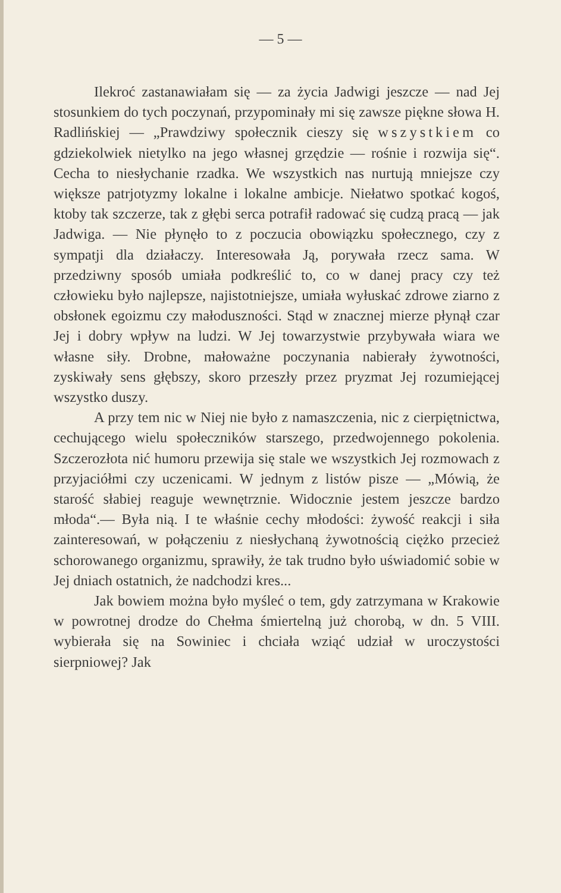— 5 —
Ilekroć zastanawiałam się — za życia Jadwigi jeszcze — nad Jej stosunkiem do tych poczynań, przypominały mi się zawsze piękne słowa H. Radlińskiej — „Prawdziwy społecznik cieszy się wszystkiem co gdziekolwiek nietylko na jego własnej grzędzie — rośnie i rozwija się“. Cecha to niesłychanie rzadka. We wszystkich nas nurtują mniejsze czy większe patrjotyzmy lokalne i lokalne ambicje. Niełatwo spotkać kogoś, ktoby tak szczerze, tak z głębi serca potrafił radować się cudzą pracą — jak Jadwiga. — Nie płynęło to z poczucia obowiązku społecznego, czy z sympatji dla działaczy. Interesowała Ją, porywała rzecz sama. W przedziwny sposób umiała podkreślić to, co w danej pracy czy też człowieku było najlepsze, najistotniejsze, umiała wyłuskać zdrowe ziarno z obsłonek egoizmu czy małoduszności. Stąd w znacznej mierze płynął czar Jej i dobry wpływ na ludzi. W Jej towarzystwie przybywała wiara we własne siły. Drobne, małoważne poczynania nabierały żywotności, zyskiwały sens głębszy, skoro przeszły przez pryzmat Jej rozumiejącej wszystko duszy.
A przy tem nic w Niej nie było z namaszczenia, nic z cierpiętnictwa, cechującego wielu społeczników starszego, przedwojennego pokolenia. Szczerozłota nić humoru przewija się stale we wszystkich Jej rozmowach z przyjaciółmi czy uczenicami. W jednym z listów pisze — „Mówią, że starość słabiej reaguje wewnętrznie. Widocznie jestem jeszcze bardzo młoda“.— Była nią. I te właśnie cechy młodości: żywość reakcji i siła zainteresowań, w połączeniu z niesłychaną żywotnością ciężko przecież schorowanego organizmu, sprawiły, że tak trudno było uświadomić sobie w Jej dniach ostatnich, że nadchodzi kres...
Jak bowiem można było myśleć o tem, gdy zatrzymana w Krakowie w powrotnej drodze do Chełma śmiertelną już chorobą, w dn. 5 VIII. wybierała się na Sowiniec i chciała wziąć udział w uroczystości sierpniowej? Jak